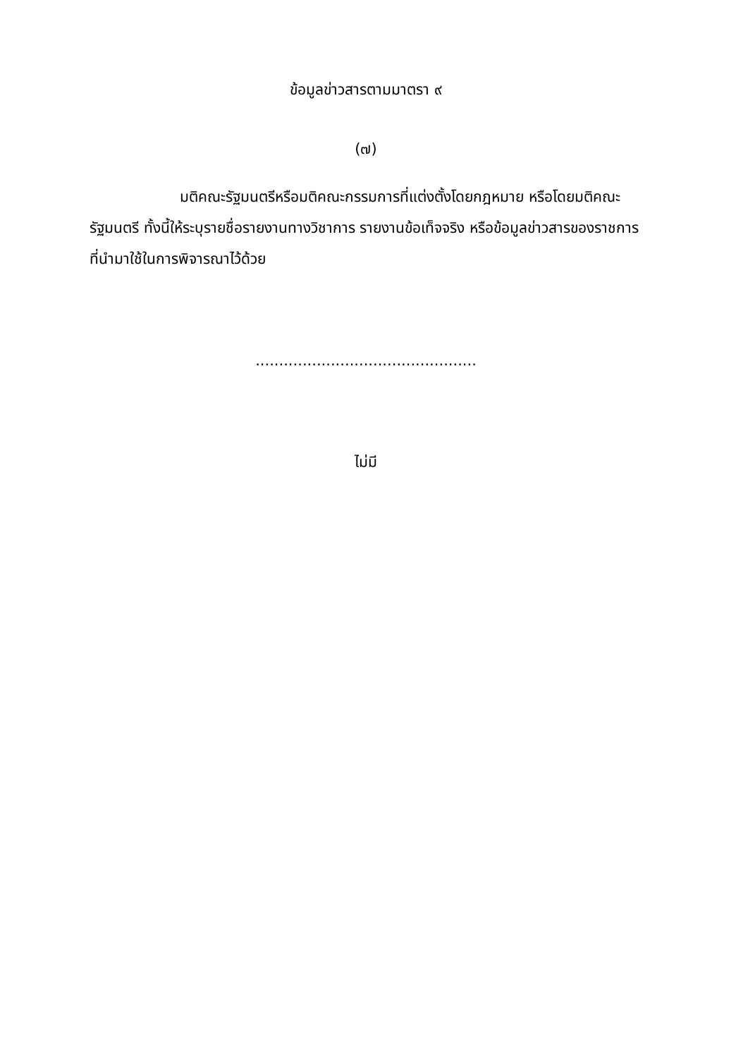ข้อมูลข่าวสารตามมาตรา ๙
(๗)
มติคณะรัฐมนตรีหรือมติคณะกรรมการที่แต่งตั้งโดยกฎหมาย หรือโดยมติคณะรัฐมนตรี ทั้งนี้ให้ระบุรายชื่อรายงานทางวิชาการ รายงานข้อเท็จจริง หรือข้อมูลข่าวสารของราชการที่นำมาใช้ในการพิจารณาไว้ด้วย
...............................................
ไม่มี